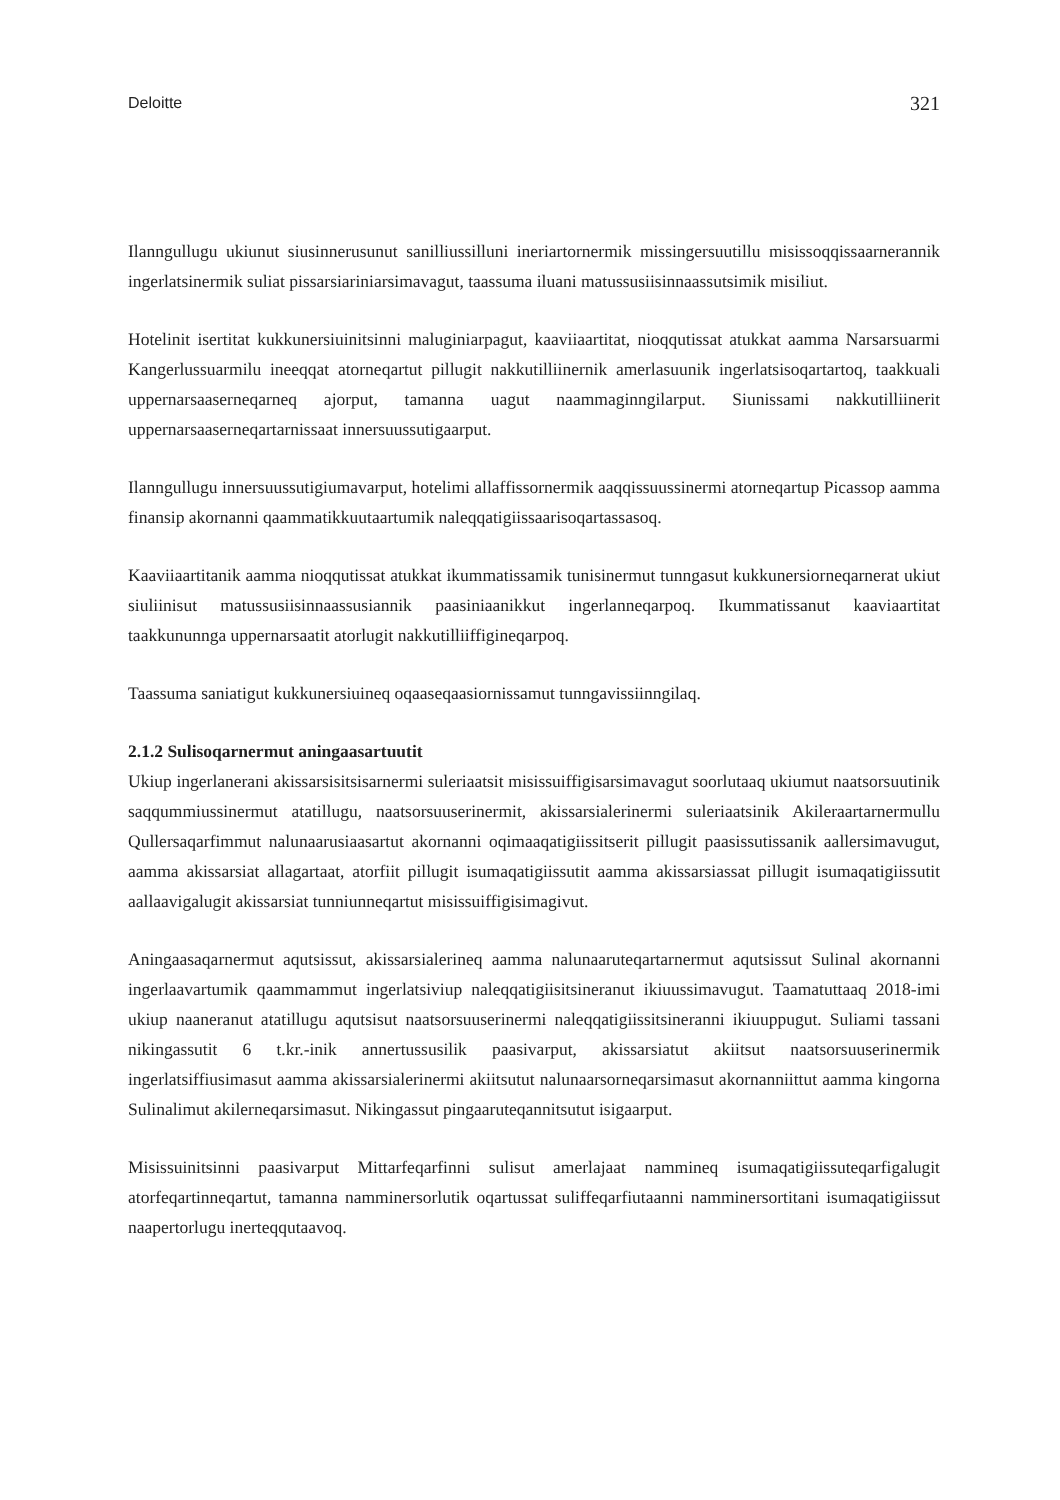Deloitte 321
Ilanngullugu ukiunut siusinnerusunut sanilliussilluni ineriartornermik missingersuutillu misissoq­qissaarnerannik ingerlatsinermik suliat pissarsiariniarsimavagut, taassuma iluani matussusiisin­naassutsimik misiliut.
Hotelinit isertitat kukkunersiuinitsinni maluginiarpagut, kaaviiaartitat, nioqqutissat atukkat aamma Narsarsuarmi Kangerlussuarmilu ineeqqat atorneqartut pillugit nakkutilliinernik amerlasuunik ingerlatsisoqartartoq, taakkuali uppernarsaaserneqarneq ajorput, tamanna uagut naammaginngilarput. Siunissami nakkutilliinerit uppernarsaaserneqartarnissaat innersuussutigaarput.
Ilanngullugu innersuussutigiumavarput, hotelimi allaffissornermik aaqqissuussinermi atorneqartup Picassop aamma finansip akornanni qaammatikkuutaartumik naleqqatigiissaarisoqartassasoq.
Kaaviiaartitanik aamma nioqqutissat atukkat ikummatissamik tunisinermut tunngasut kukkuner­siorneqarnerat ukiut siuliinisut matussusiisinnaassusiannik paasiniaanikkut ingerlanneqarpoq. Ikummatissanut kaaviaartitat taakkununnga uppernarsaatit atorlugit nakkutilliiffigineqarpoq.
Taassuma saniatigut kukkunersiuineq oqaaseqaasiornissamut tunngavissiinngilaq.
2.1.2 Sulisoqarnermut aningaasartuutit
Ukiup ingerlanerani akissarsisitsisarnermi suleriaatsit misissuiffigisarsimavagut soorlutaaq ukiumut naatsorsuutinik saqqummiussinermut atatillugu, naatsorsuuserinermit, akissarsialerinermi suleriaatsinik Akileraartarnermullu Qullersaqarfimmut nalunaarusiaasartut akornanni oqimaaqatigiissitserit pillugit paasissutissanik aallersimavugut, aamma akissarsiat allagartaat, atorfiit pillugit isumaqatigiissutit aamma akissarsiassat pillugit isumaqatigiissutit aallaavigalugit akissarsiat tunniunneqartut misissuiffigisimagivut.
Aningaasaqarnermut aqutsissut, akissarsialerineq aamma nalunaaruteqartarnermut aqutsissut Sulinal akornanni ingerlaavartumik qaammammut ingerlatsiviup naleqqatigiisitsineranut ikiuussimavugut. Taamatuttaaq 2018-imi ukiup naaneranut atatillugu aqutsisut naatsorsuuserinermi naleqqatigiissitsineranni ikiuuppugut. Suliami tassani nikingassutit 6 t.kr.-inik annertussusilik paasivarput, akissarsiatut akiitsut naatsorsuuserinermik ingerlatsiffiusimasut aamma akissarsialerinermi akiitsutut nalunaarsorneqarsimasut akornanniittut aamma kingorna Sulinalimut akilerneqarsimasut. Nikingassut pingaaruteqannitsutut isigaarput.
Misissuinitsinni paasivarput Mittarfeqarfinni sulisut amerlajaat nammineq isumaqatigiissuteqarfigalugit atorfeqartinneqartut, tamanna namminersorlutik oqartussat suliffeqarfiutaanni namminersortitani isumaqatigiissut naapertorlugu inerteqqutaavoq.